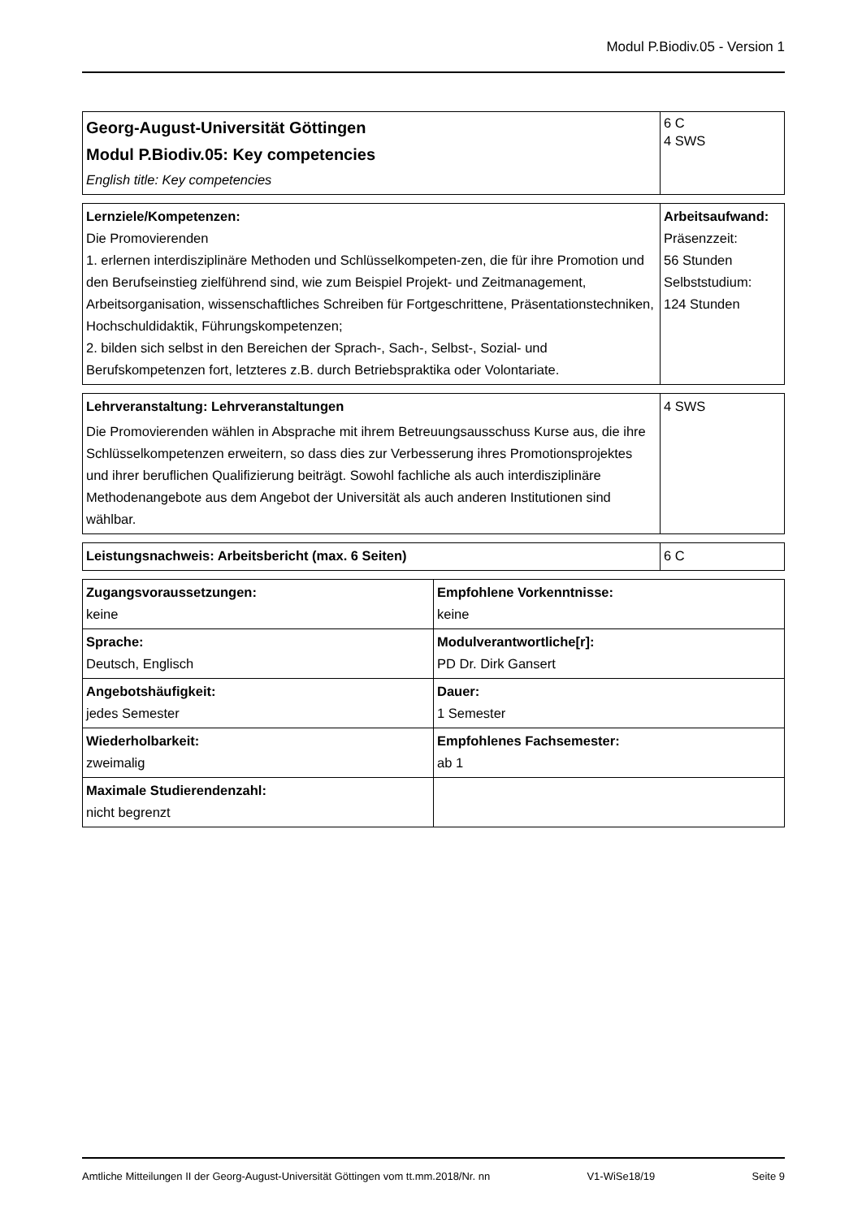Modul P.Biodiv.05 - Version 1
| Georg-August-Universität Göttingen Modul P.Biodiv.05: Key competencies English title: Key competencies | 6 C 4 SWS |
| Lernziele/Kompetenzen: Die Promovierenden 1. erlernen interdisziplinäre Methoden und Schlüsselkompeten-zen, die für ihre Promotion und den Berufseinstieg zielführend sind, wie zum Beispiel Projekt- und Zeitmanagement, Arbeitsorganisation, wissenschaftliches Schreiben für Fortgeschrittene, Präsentationstechniken, Hochschuldidaktik, Führungskompetenzen; 2. bilden sich selbst in den Bereichen der Sprach-, Sach-, Selbst-, Sozial- und Berufskompetenzen fort, letzteres z.B. durch Betriebspraktika oder Volontariate. | Arbeitsaufwand: Präsenzzeit: 56 Stunden Selbststudium: 124 Stunden |
| Lehrveranstaltung: Lehrveranstaltungen Die Promovierenden wählen in Absprache mit ihrem Betreuungsausschuss Kurse aus, die ihre Schlüsselkompetenzen erweitern, so dass dies zur Verbesserung ihres Promotionsprojektes und ihrer beruflichen Qualifizierung beiträgt. Sowohl fachliche als auch interdisziplinäre Methodenangebote aus dem Angebot der Universität als auch anderen Institutionen sind wählbar. | 4 SWS |
| Leistungsnachweis: Arbeitsbericht (max. 6 Seiten) | 6 C |
| Zugangsvoraussetzungen: keine | Empfohlene Vorkenntnisse: keine |
| Sprache: Deutsch, Englisch | Modulverantwortliche[r]: PD Dr. Dirk Gansert |
| Angebotshäufigkeit: jedes Semester | Dauer: 1 Semester |
| Wiederholbarkeit: zweimalig | Empfohlenes Fachsemester: ab 1 |
| Maximale Studierendenzahl: nicht begrenzt | |
Amtliche Mitteilungen II der Georg-August-Universität Göttingen vom tt.mm.2018/Nr. nn V1-WiSe18/19 Seite 9